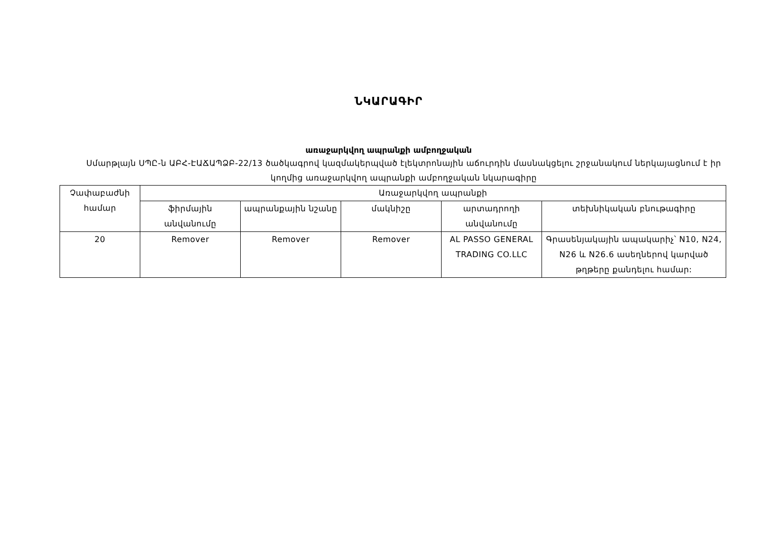ՆԿԱՐԱԳԻՐ
առաջարկվող ապրանքի ամբողջական
Սմարթլայն ՍՊԸ-ն ԱԲՀ-ԷԱՃԱՊՁԲ-22/13 ծածկագրով կազմակերպված էլեկտրոնային աճուրդին մասնակցելու շրջանակում ներկայացնում է իր կողմից առաջարկվող ապրանքի ամբողջական նկարագիրը
| Չափաբաժնի համար | Առաջարկվող ապրանքի | | | | |
| --- | --- | --- | --- | --- | --- |
| | ֆիրմային անվանումը | ապրանքային նշանը | մակնիշը | արտադրողի անվանումը | տեխնիկական բնութագիրը |
| 20 | Remover | Remover | Remover | AL PASSO GENERAL TRADING CO.LLC | Գրասենյակային ապակարիչ՝ N10, N24, N26 և N26.6 ասեղներով կարված թղթերը քանդելու համար: |